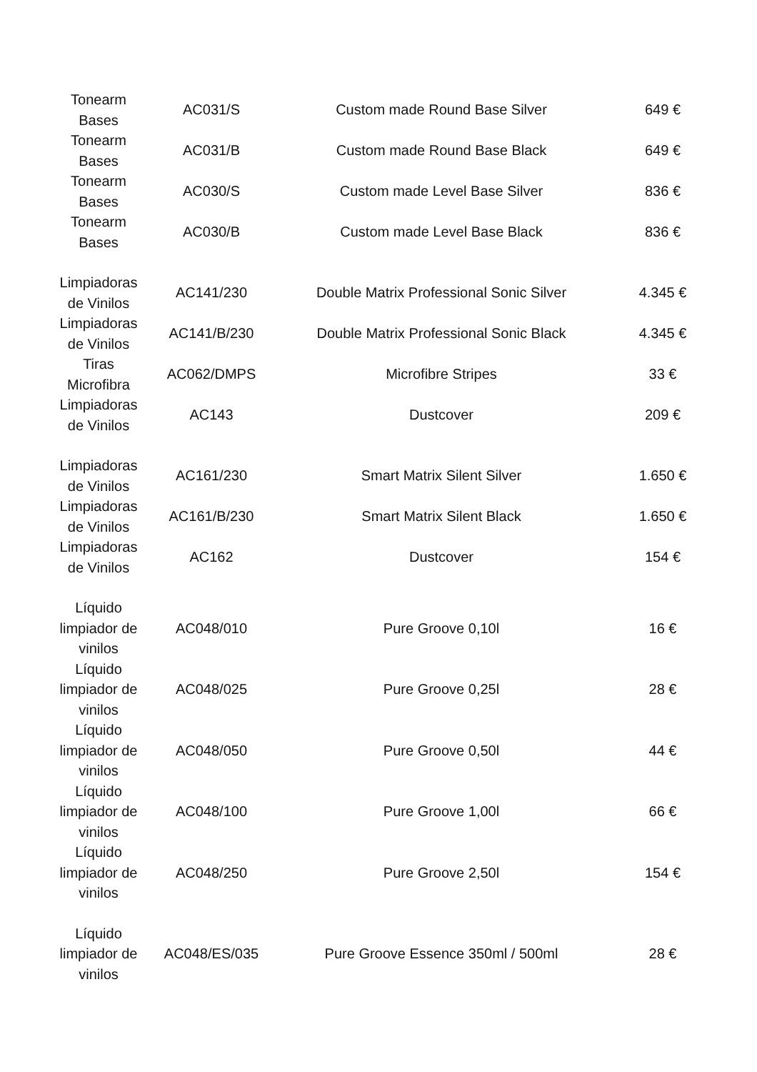| Tonearm Bases | AC031/S | Custom made Round Base Silver | 649 € |
| Tonearm Bases | AC031/B | Custom made Round Base Black | 649 € |
| Tonearm Bases | AC030/S | Custom made Level Base Silver | 836 € |
| Tonearm Bases | AC030/B | Custom made Level Base Black | 836 € |
| Limpiadoras de Vinilos | AC141/230 | Double Matrix Professional Sonic Silver | 4.345 € |
| Limpiadoras de Vinilos | AC141/B/230 | Double Matrix Professional Sonic Black | 4.345 € |
| Tiras Microfibra | AC062/DMPS | Microfibre Stripes | 33 € |
| Limpiadoras de Vinilos | AC143 | Dustcover | 209 € |
| Limpiadoras de Vinilos | AC161/230 | Smart Matrix Silent Silver | 1.650 € |
| Limpiadoras de Vinilos | AC161/B/230 | Smart Matrix Silent Black | 1.650 € |
| Limpiadoras de Vinilos | AC162 | Dustcover | 154 € |
| Líquido limpiador de vinilos | AC048/010 | Pure Groove 0,10l | 16 € |
| Líquido limpiador de vinilos | AC048/025 | Pure Groove 0,25l | 28 € |
| Líquido limpiador de vinilos | AC048/050 | Pure Groove 0,50l | 44 € |
| Líquido limpiador de vinilos | AC048/100 | Pure Groove 1,00l | 66 € |
| Líquido limpiador de vinilos | AC048/250 | Pure Groove 2,50l | 154 € |
| Líquido limpiador de vinilos | AC048/ES/035 | Pure Groove Essence 350ml / 500ml | 28 € |